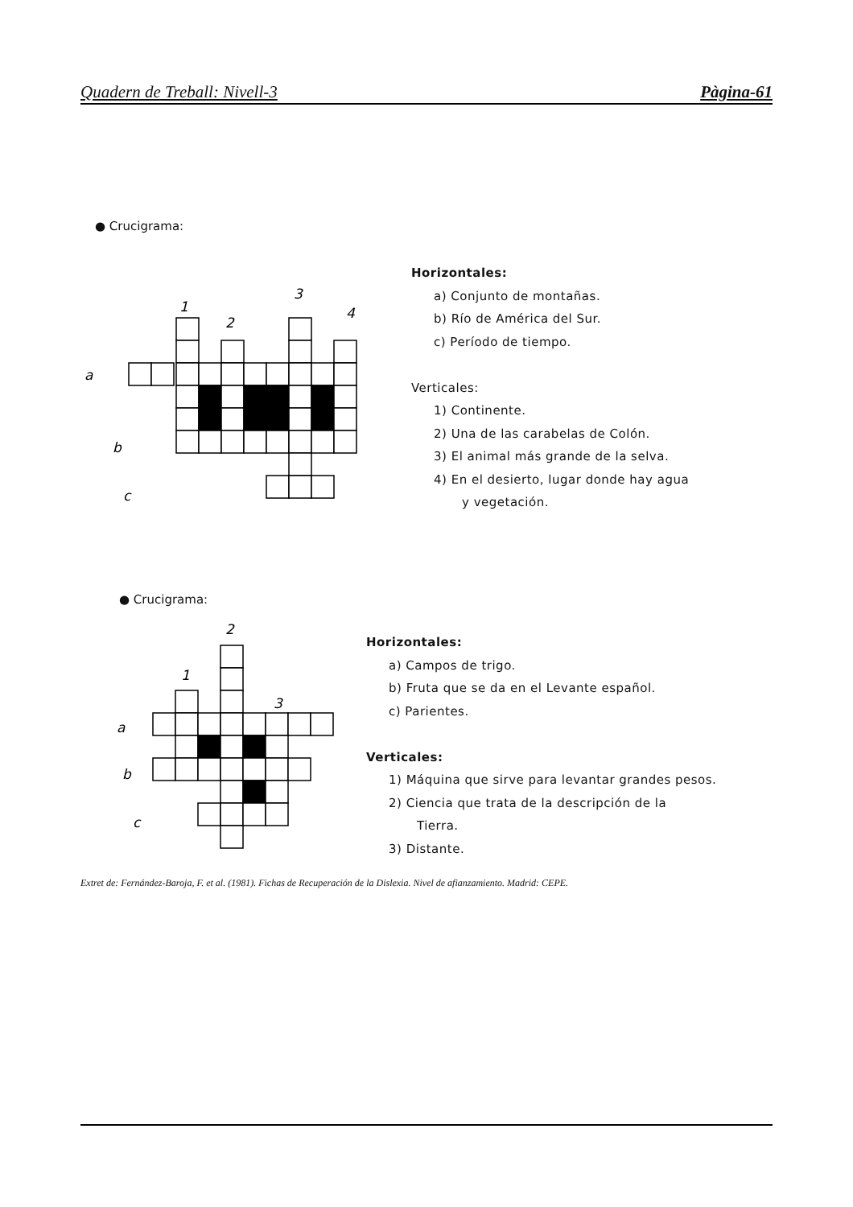Quadern de Treball: Nivell-3 Pàgina-61
● Crucigrama:
a
b
c
1
2
3
4
Horizontales:
a) Conjunto de montañas.
b) Río de América del Sur.
c) Período de tiempo.
Verticales:
1) Continente.
2) Una de las carabelas de Colón.
3) El animal más grande de la selva.
4) En el desierto, lugar donde hay agua
y vegetación.
● Crucigrama:
a
b
c
1
2
3
Horizontales:
a) Campos de trigo.
b) Fruta que se da en el Levante español.
c) Parientes.
Verticales:
1) Máquina que sirve para levantar grandes pesos.
2) Ciencia que trata de la descripción de la
Tierra.
3) Distante.
Extret de: Fernández-Baroja, F. et al. (1981). Fichas de Recuperación de la Dislexia. Nivel de afianzamiento. Madrid: CEPE.